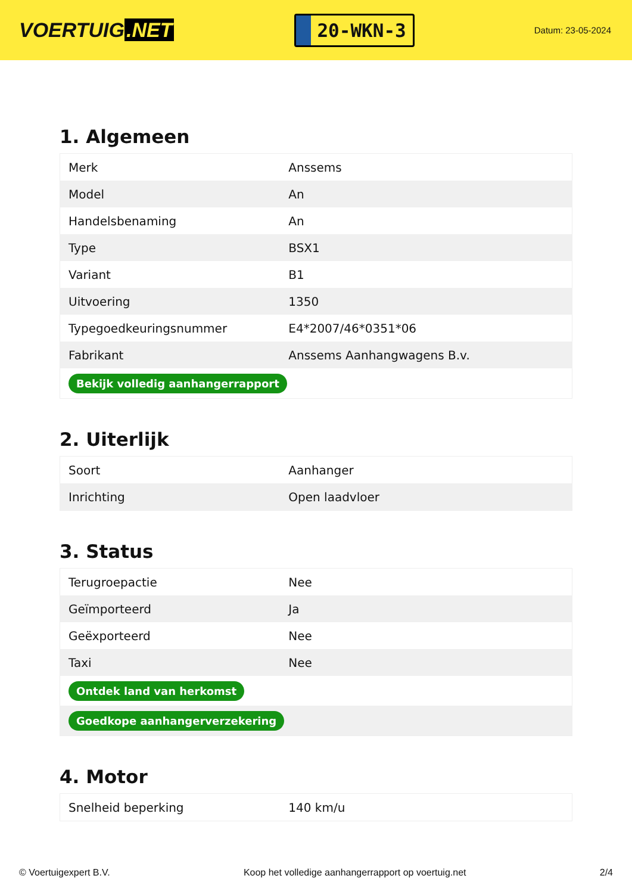VOERTUIG.NET
20-WKN-3
Datum: 23-05-2024
1. Algemeen
| Merk | Anssems |
| Model | An |
| Handelsbenaming | An |
| Type | BSX1 |
| Variant | B1 |
| Uitvoering | 1350 |
| Typegoedkeuringsnummer | E4*2007/46*0351*06 |
| Fabrikant | Anssems Aanhangwagens B.v. |
| Bekijk volledig aanhangerrapport | |
2. Uiterlijk
| Soort | Aanhanger |
| Inrichting | Open laadvloer |
3. Status
| Terugroepactie | Nee |
| Geïmporteerd | Ja |
| Geëxporteerd | Nee |
| Taxi | Nee |
| Ontdek land van herkomst | |
| Goedkope aanhangerverzekering | |
4. Motor
| Snelheid beperking | 140 km/u |
© Voertuigexpert B.V. Koop het volledige aanhangerrapport op voertuig.net 2/4